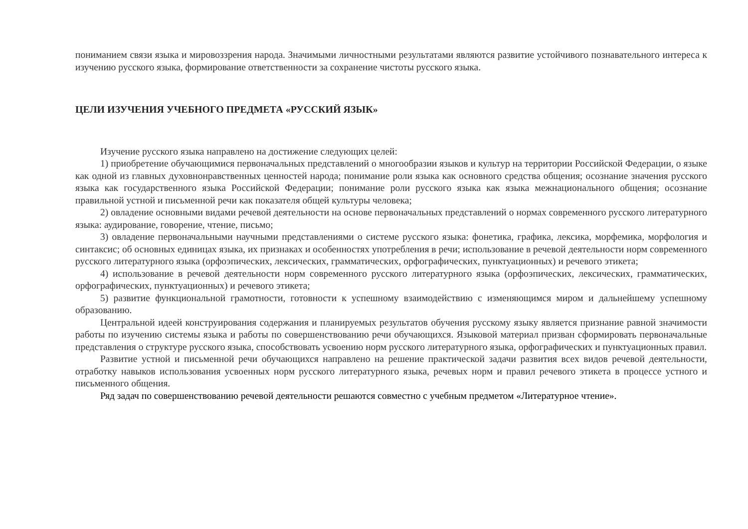пониманием связи языка и мировоззрения народа. Значимыми личностными результатами являются развитие устойчивого познавательного интереса к изучению русского языка, формирование ответственности за сохранение чистоты русского языка.
ЦЕЛИ ИЗУЧЕНИЯ УЧЕБНОГО ПРЕДМЕТА «РУССКИЙ ЯЗЫК»
Изучение русского языка направлено на достижение следующих целей:
1) приобретение обучающимися первоначальных представлений о многообразии языков и культур на территории Российской Федерации, о языке как одной из главных духовнонравственных ценностей народа; понимание роли языка как основного средства общения; осознание значения русского языка как государственного языка Российской Федерации; понимание роли русского языка как языка межнационального общения; осознание правильной устной и письменной речи как показателя общей культуры человека;
2) овладение основными видами речевой деятельности на основе первоначальных представлений о нормах современного русского литературного языка: аудирование, говорение, чтение, письмо;
3) овладение первоначальными научными представлениями о системе русского языка: фонетика, графика, лексика, морфемика, морфология и синтаксис; об основных единицах языка, их признаках и особенностях употребления в речи; использование в речевой деятельности норм современного русского литературного языка (орфоэпических, лексических, грамматических, орфографических, пунктуационных) и речевого этикета;
4) использование в речевой деятельности норм современного русского литературного языка (орфоэпических, лексических, грамматических, орфографических, пунктуационных) и речевого этикета;
5) развитие функциональной грамотности, готовности к успешному взаимодействию с изменяющимся миром и дальнейшему успешному образованию.
Центральной идеей конструирования содержания и планируемых результатов обучения русскому языку является признание равной значимости работы по изучению системы языка и работы по совершенствованию речи обучающихся. Языковой материал призван сформировать первоначальные представления о структуре русского языка, способствовать усвоению норм русского литературного языка, орфографических и пунктуационных правил.
Развитие устной и письменной речи обучающихся направлено на решение практической задачи развития всех видов речевой деятельности, отработку навыков использования усвоенных норм русского литературного языка, речевых норм и правил речевого этикета в процессе устного и письменного общения.
Ряд задач по совершенствованию речевой деятельности решаются совместно с учебным предметом «Литературное чтение».